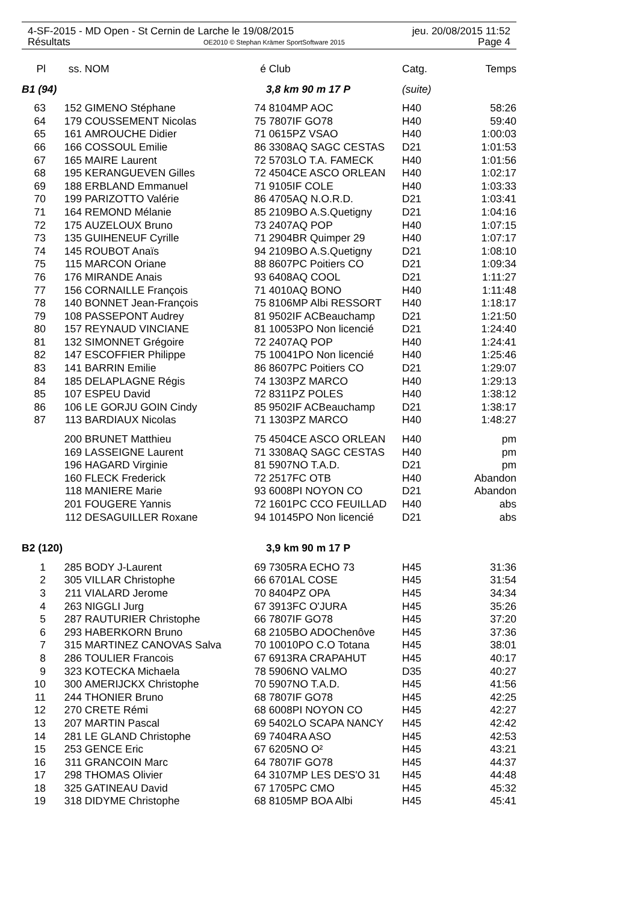4-SF-2015 - MD Open - St Cernin de Larche le 19/08/2015 jeu. 20/08/2015 11:52
Résultats OE2010 © Stephan Krämer SportSoftware 2015 Page 4
| Pl | ss. | NOM | é | Club | Catg. | Temps |
| --- | --- | --- | --- | --- | --- | --- |
| B1 (94) | | | | 3,8 km 90 m 17 P | (suite) | |
| 63 | 152 | GIMENO Stéphane | 74 | 8104MP AOC | H40 | 58:26 |
| 64 | 179 | COUSSEMENT Nicolas | 75 | 7807IF GO78 | H40 | 59:40 |
| 65 | 161 | AMROUCHE Didier | 71 | 0615PZ VSAO | H40 | 1:00:03 |
| 66 | 166 | COSSOUL Emilie | 86 | 3308AQ SAGC CESTAS | D21 | 1:01:53 |
| 67 | 165 | MAIRE Laurent | 72 | 5703LO T.A. FAMECK | H40 | 1:01:56 |
| 68 | 195 | KERANGUEVEN Gilles | 72 | 4504CE ASCO ORLEAN | H40 | 1:02:17 |
| 69 | 188 | ERBLAND Emmanuel | 71 | 9105IF COLE | H40 | 1:03:33 |
| 70 | 199 | PARIZOTTO Valérie | 86 | 4705AQ N.O.R.D. | D21 | 1:03:41 |
| 71 | 164 | REMOND Mélanie | 85 | 2109BO A.S.Quetigny | D21 | 1:04:16 |
| 72 | 175 | AUZELOUX Bruno | 73 | 2407AQ POP | H40 | 1:07:15 |
| 73 | 135 | GUIHENEUF Cyrille | 71 | 2904BR Quimper 29 | H40 | 1:07:17 |
| 74 | 145 | ROUBOT Anaïs | 94 | 2109BO A.S.Quetigny | D21 | 1:08:10 |
| 75 | 115 | MARCON Oriane | 88 | 8607PC Poitiers CO | D21 | 1:09:34 |
| 76 | 176 | MIRANDE Anais | 93 | 6408AQ COOL | D21 | 1:11:27 |
| 77 | 156 | CORNAILLE François | 71 | 4010AQ BONO | H40 | 1:11:48 |
| 78 | 140 | BONNET Jean-François | 75 | 8106MP Albi RESSORT | H40 | 1:18:17 |
| 79 | 108 | PASSEPONT Audrey | 81 | 9502IF ACBeauchamp | D21 | 1:21:50 |
| 80 | 157 | REYNAUD VINCIANE | 81 | 10053PO Non licencié | D21 | 1:24:40 |
| 81 | 132 | SIMONNET Grégoire | 72 | 2407AQ POP | H40 | 1:24:41 |
| 82 | 147 | ESCOFFIER Philippe | 75 | 10041PO Non licencié | H40 | 1:25:46 |
| 83 | 141 | BARRIN Emilie | 86 | 8607PC Poitiers CO | D21 | 1:29:07 |
| 84 | 185 | DELAPLAGNE Régis | 74 | 1303PZ MARCO | H40 | 1:29:13 |
| 85 | 107 | ESPEU David | 72 | 8311PZ POLES | H40 | 1:38:12 |
| 86 | 106 | LE GORJU GOIN Cindy | 85 | 9502IF ACBeauchamp | D21 | 1:38:17 |
| 87 | 113 | BARDIAUX Nicolas | 71 | 1303PZ MARCO | H40 | 1:48:27 |
| | 200 | BRUNET Matthieu | 75 | 4504CE ASCO ORLEAN | H40 | pm |
| | 169 | LASSEIGNE Laurent | 71 | 3308AQ SAGC CESTAS | H40 | pm |
| | 196 | HAGARD Virginie | 81 | 5907NO T.A.D. | D21 | pm |
| | 160 | FLECK Frederick | 72 | 2517FC OTB | H40 | Abandon |
| | 118 | MANIERE Marie | 93 | 6008PI NOYON CO | D21 | Abandon |
| | 201 | FOUGERE Yannis | 72 | 1601PC CCO FEUILLAD | H40 | abs |
| | 112 | DESAGUILLER Roxane | 94 | 10145PO Non licencié | D21 | abs |
| B2 (120) | | | | 3,9 km 90 m 17 P | | |
| 1 | 285 | BODY J-Laurent | 69 | 7305RA ECHO 73 | H45 | 31:36 |
| 2 | 305 | VILLAR Christophe | 66 | 6701AL COSE | H45 | 31:54 |
| 3 | 211 | VIALARD Jerome | 70 | 8404PZ OPA | H45 | 34:34 |
| 4 | 263 | NIGGLI Jurg | 67 | 3913FC O'JURA | H45 | 35:26 |
| 5 | 287 | RAUTURIER Christophe | 66 | 7807IF GO78 | H45 | 37:20 |
| 6 | 293 | HABERKORN Bruno | 68 | 2105BO ADOChenôve | H45 | 37:36 |
| 7 | 315 | MARTINEZ CANOVAS Salva | 70 | 10010PO C.O Totana | H45 | 38:01 |
| 8 | 286 | TOULIER Francois | 67 | 6913RA CRAPAHUT | H45 | 40:17 |
| 9 | 323 | KOTECKA Michaela | 78 | 5906NO VALMO | D35 | 40:27 |
| 10 | 300 | AMERIJCKX Christophe | 70 | 5907NO T.A.D. | H45 | 41:56 |
| 11 | 244 | THONIER Bruno | 68 | 7807IF GO78 | H45 | 42:25 |
| 12 | 270 | CRETE Rémi | 68 | 6008PI NOYON CO | H45 | 42:27 |
| 13 | 207 | MARTIN Pascal | 69 | 5402LO SCAPA NANCY | H45 | 42:42 |
| 14 | 281 | LE GLAND Christophe | 69 | 7404RA ASO | H45 | 42:53 |
| 15 | 253 | GENCE Eric | 67 | 6205NO O² | H45 | 43:21 |
| 16 | 311 | GRANCOIN Marc | 64 | 7807IF GO78 | H45 | 44:37 |
| 17 | 298 | THOMAS Olivier | 64 | 3107MP LES DES'O 31 | H45 | 44:48 |
| 18 | 325 | GATINEAU David | 67 | 1705PC CMO | H45 | 45:32 |
| 19 | 318 | DIDYME Christophe | 68 | 8105MP BOA Albi | H45 | 45:41 |